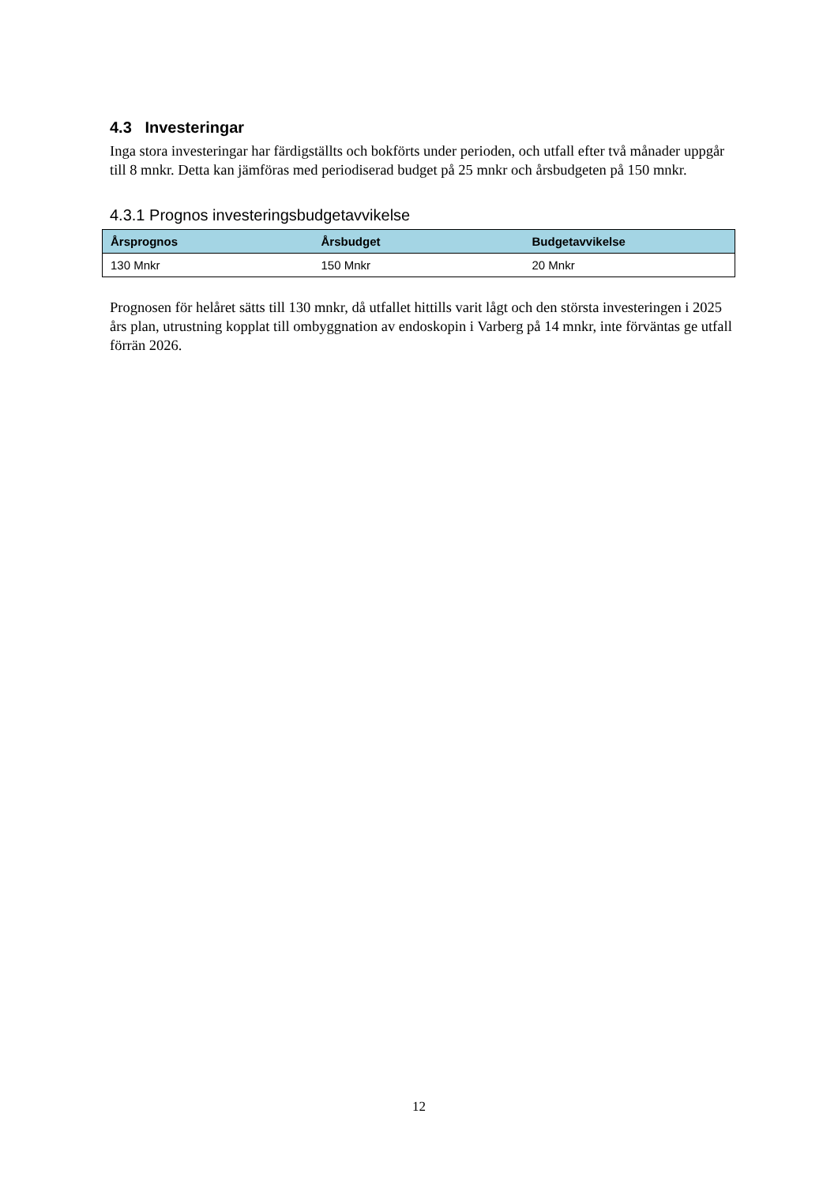4.3 Investeringar
Inga stora investeringar har färdigställts och bokförts under perioden, och utfall efter två månader uppgår till 8 mnkr. Detta kan jämföras med periodiserad budget på 25 mnkr och årsbudgeten på 150 mnkr.
4.3.1 Prognos investeringsbudgetavvikelse
| Årsprognos | Årsbudget | Budgetavvikelse |
| --- | --- | --- |
| 130 Mnkr | 150 Mnkr | 20 Mnkr |
Prognosen för helåret sätts till 130 mnkr, då utfallet hittills varit lågt och den största investeringen i 2025 års plan, utrustning kopplat till ombyggnation av endoskopin i Varberg på 14 mnkr, inte förväntas ge utfall förrän 2026.
12